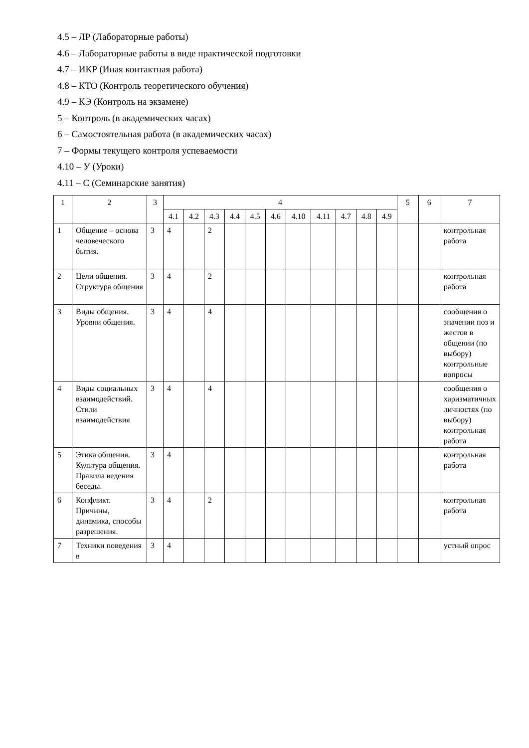4.5 – ЛР (Лабораторные работы)
4.6 – Лабораторные работы в виде практической подготовки
4.7 – ИКР (Иная контактная работа)
4.8 – КТО (Контроль теоретического обучения)
4.9 – КЭ (Контроль на экзамене)
5 – Контроль (в академических часах)
6 – Самостоятельная работа (в академических часах)
7 – Формы текущего контроля успеваемости
4.10 – У (Уроки)
4.11 – С (Семинарские занятия)
| 1 | 2 | 3 | 4 | | | | | | | | | | | 5 | 6 | 7 |
| --- | --- | --- | --- | --- | --- | --- | --- | --- | --- | --- | --- | --- | --- | --- | --- | --- |
| | | | 4.1 | 4.2 | 4.3 | 4.4 | 4.5 | 4.6 | 4.10 | 4.11 | 4.7 | 4.8 | 4.9 | | | |
| 1 | Общение – основа человеческого бытия. | 3 | 4 | | 2 | | | | | | | | | | | контрольная работа |
| 2 | Цели общения. Структура общения | 3 | 4 | | 2 | | | | | | | | | | | контрольная работа |
| 3 | Виды общения. Уровни общения. | 3 | 4 | | 4 | | | | | | | | | | | сообщения о значении поз и жестов в общении (по выбору) контрольные вопросы |
| 4 | Виды социальных взаимодействий. Стили взаимодействия | 3 | 4 | | 4 | | | | | | | | | | | сообщения о харизматичных личностях (по выбору) контрольная работа |
| 5 | Этика общения. Культура общения. Правила ведения беседы. | 3 | 4 | | | | | | | | | | | | | контрольная работа |
| 6 | Конфликт. Причины, динамика, способы разрешения. | 3 | 4 | | 2 | | | | | | | | | | | контрольная работа |
| 7 | Техники поведения в | 3 | 4 | | | | | | | | | | | | | устный опрос |